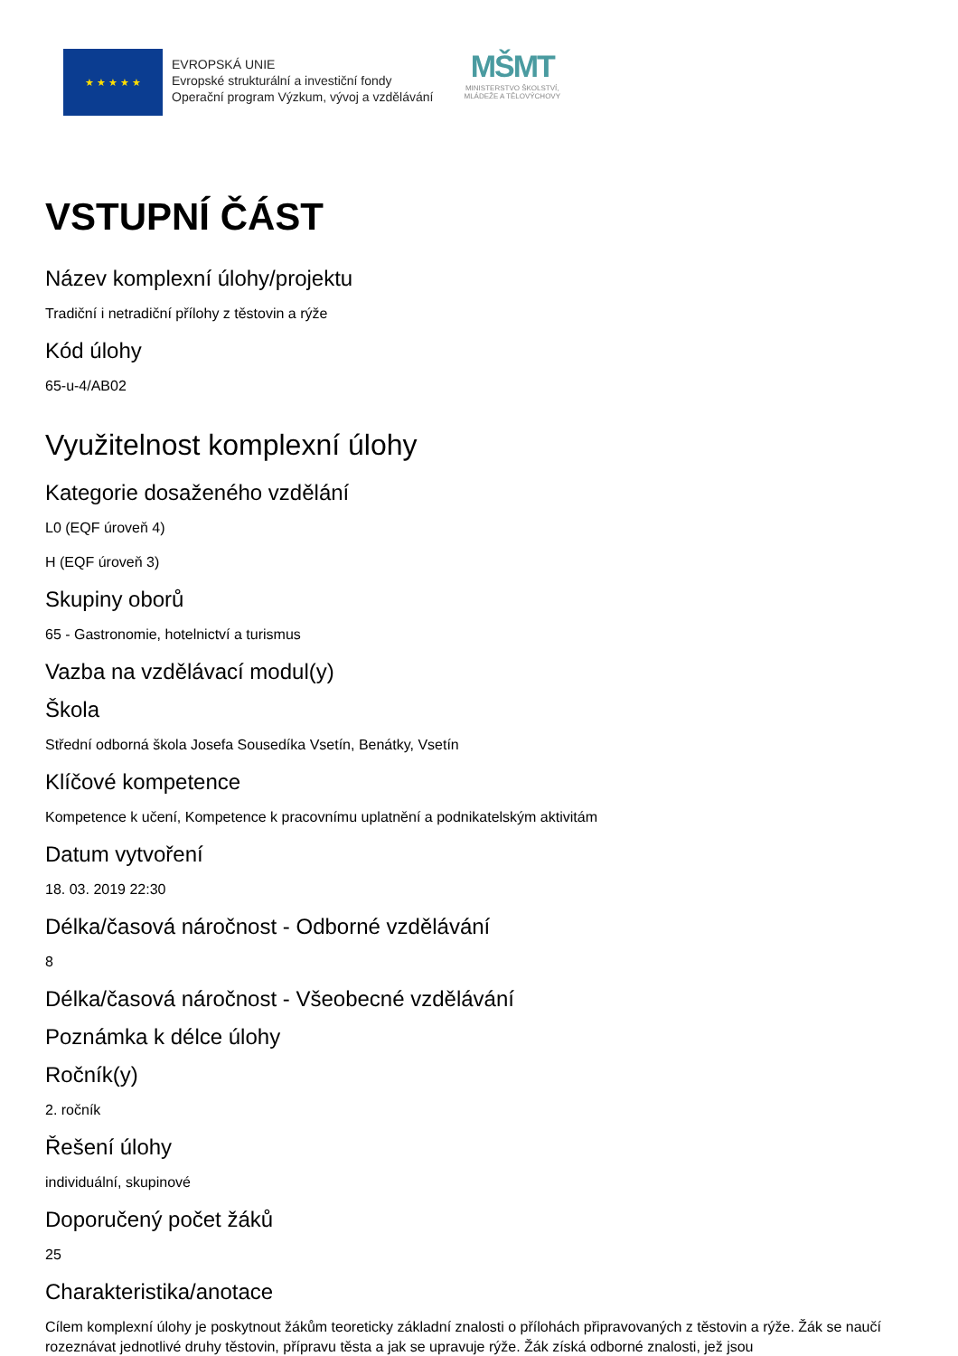★ ★ ★ ★ ★
EVROPSKÁ UNIE
Evropské strukturální a investiční fondy
Operační program Výzkum, vývoj a vzdělávání
MŠMT
MINISTERSTVO ŠKOLSTVÍ,
MLÁDEŽE A TĚLOVÝCHOVY
VSTUPNÍ ČÁST
Název komplexní úlohy/projektu
Tradiční i netradiční přílohy z těstovin a rýže
Kód úlohy
65-u-4/AB02
Využitelnost komplexní úlohy
Kategorie dosaženého vzdělání
L0 (EQF úroveň 4)
H (EQF úroveň 3)
Skupiny oborů
65 - Gastronomie, hotelnictví a turismus
Vazba na vzdělávací modul(y)
Škola
Střední odborná škola Josefa Sousedíka Vsetín, Benátky, Vsetín
Klíčové kompetence
Kompetence k učení, Kompetence k pracovnímu uplatnění a podnikatelským aktivitám
Datum vytvoření
18. 03. 2019 22:30
Délka/časová náročnost - Odborné vzdělávání
8
Délka/časová náročnost - Všeobecné vzdělávání
Poznámka k délce úlohy
Ročník(y)
2. ročník
Řešení úlohy
individuální, skupinové
Doporučený počet žáků
25
Charakteristika/anotace
Cílem komplexní úlohy je poskytnout žákům teoreticky základní znalosti o přílohách připravovaných z těstovin a rýže. Žák se naučí rozeznávat jednotlivé druhy těstovin, přípravu těsta a jak se upravuje rýže. Žák získá odborné znalosti, jež jsou